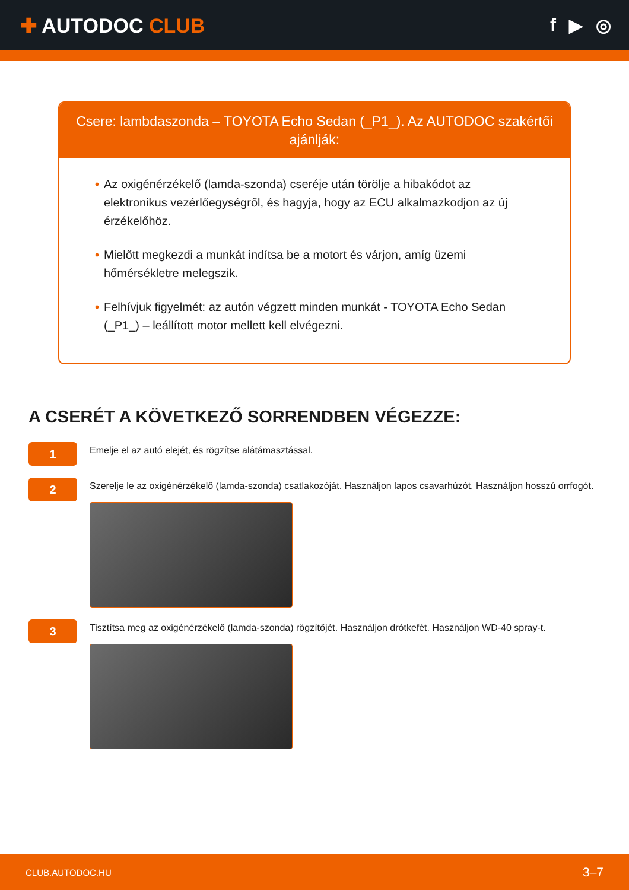✚ AUTODOC CLUB f ▶ ◎
Csere: lambdaszonda – TOYOTA Echo Sedan (_P1_). Az AUTODOC szakértői ajánlják:
• Az oxigénérzékelő (lamda-szonda) cseréje után törölje a hibakódot az elektronikus vezérlőegységről, és hagyja, hogy az ECU alkalmazkodjon az új érzékelőhöz.
• Mielőtt megkezdi a munkát indítsa be a motort és várjon, amíg üzemi hőmérsékletre melegszik.
• Felhívjuk figyelmét: az autón végzett minden munkát - TOYOTA Echo Sedan (_P1_) – leállított motor mellett kell elvégezni.
A CSERÉT A KÖVETKEZŐ SORRENDBEN VÉGEZZE:
1
Emelje el az autó elejét, és rögzítse alátámasztással.
2
Szerelje le az oxigénérzékelő (lamda-szonda) csatlakozóját. Használjon lapos csavarhúzót. Használjon hosszú orrfogót.
3
Tisztítsa meg az oxigénérzékelő (lamda-szonda) rögzítőjét. Használjon drótkefét. Használjon WD-40 spray-t.
CLUB.AUTODOC.HU 3–7